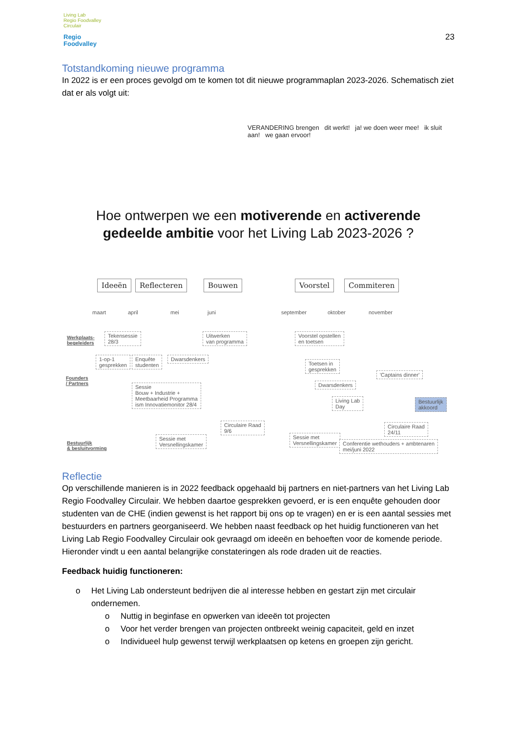Living Lab
Regio Foodvalley
Circulair
Regio
Foodvalley
23
Totstandkoming nieuwe programma
In 2022 is er een proces gevolgd om te komen tot dit nieuwe programmaplan 2023-2026. Schematisch ziet dat er als volgt uit:
VERANDERING brengen dit werkt! ja! we doen weer mee! ik sluit aan! we gaan ervoor!
Hoe ontwerpen we een motiverende en activerende
gedeelde ambitie voor het Living Lab 2023-2026 ?
Ideeën Reflecteren Bouwen Voorstel Commiteren
maart april mei juni september oktober november
Werkplaats-
begeleiders
Tekensessie
28/3
Uitwerken
van programma
Voorstel opstellen
en toetsen
Founders
/ Partners
1-op-1
gesprekken
Enquête
studenten
Dwarsdenkers
Sessie
Bouw + Industrie +
Meetbaarheid Programma
ism Innovatiemonitor 28/4
Toetsen in
gesprekken
'Captains dinner'
Dwarsdenkers
Living Lab
Day
Bestuurlijk
akkoord
Bestuurlijk
& besluitvorming
Sessie met
Versnellingskamer
Circulaire Raad
9/6
Sessie met
Versnellingskamer
Circulaire Raad
24/11
Conferentie wethouders + ambtenaren
mei/juni 2022
Reflectie
Op verschillende manieren is in 2022 feedback opgehaald bij partners en niet-partners van het Living Lab Regio Foodvalley Circulair. We hebben daartoe gesprekken gevoerd, er is een enquête gehouden door studenten van de CHE (indien gewenst is het rapport bij ons op te vragen) en er is een aantal sessies met bestuurders en partners georganiseerd. We hebben naast feedback op het huidig functioneren van het Living Lab Regio Foodvalley Circulair ook gevraagd om ideeën en behoeften voor de komende periode. Hieronder vindt u een aantal belangrijke constateringen als rode draden uit de reacties.
Feedback huidig functioneren:
o Het Living Lab ondersteunt bedrijven die al interesse hebben en gestart zijn met circulair ondernemen.
o Nuttig in beginfase en opwerken van ideeën tot projecten
o Voor het verder brengen van projecten ontbreekt weinig capaciteit, geld en inzet
o Individueel hulp gewenst terwijl werkplaatsen op ketens en groepen zijn gericht.